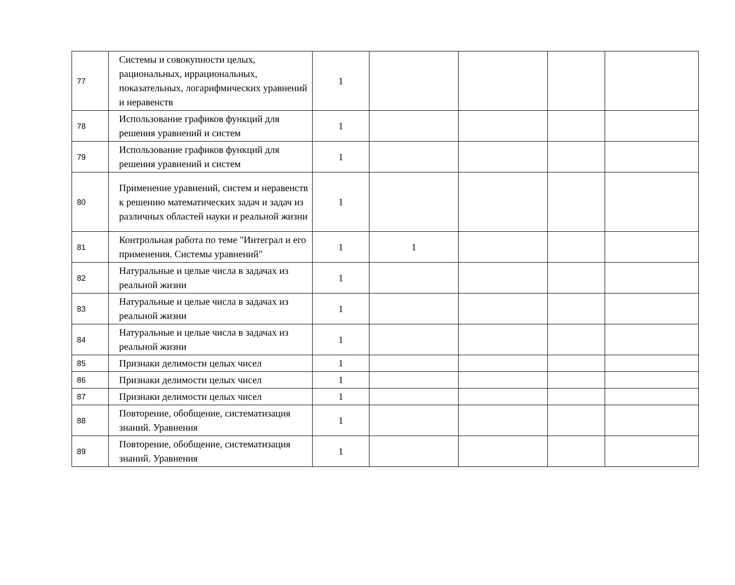| 77 | Системы и совокупности целых, рациональных, иррациональных, показательных, логарифмических уравнений и неравенств | 1 | | | | |
| 78 | Использование графиков функций для решения уравнений и систем | 1 | | | | |
| 79 | Использование графиков функций для решения уравнений и систем | 1 | | | | |
| 80 | Применение уравнений, систем и неравенств к решению математических задач и задач из различных областей науки и реальной жизни | 1 | | | | |
| 81 | Контрольная работа по теме "Интеграл и его применения. Системы уравнений" | 1 | 1 | | | |
| 82 | Натуральные и целые числа в задачах из реальной жизни | 1 | | | | |
| 83 | Натуральные и целые числа в задачах из реальной жизни | 1 | | | | |
| 84 | Натуральные и целые числа в задачах из реальной жизни | 1 | | | | |
| 85 | Признаки делимости целых чисел | 1 | | | | |
| 86 | Признаки делимости целых чисел | 1 | | | | |
| 87 | Признаки делимости целых чисел | 1 | | | | |
| 88 | Повторение, обобщение, систематизация знаний. Уравнения | 1 | | | | |
| 89 | Повторение, обобщение, систематизация знаний. Уравнения | 1 | | | | |